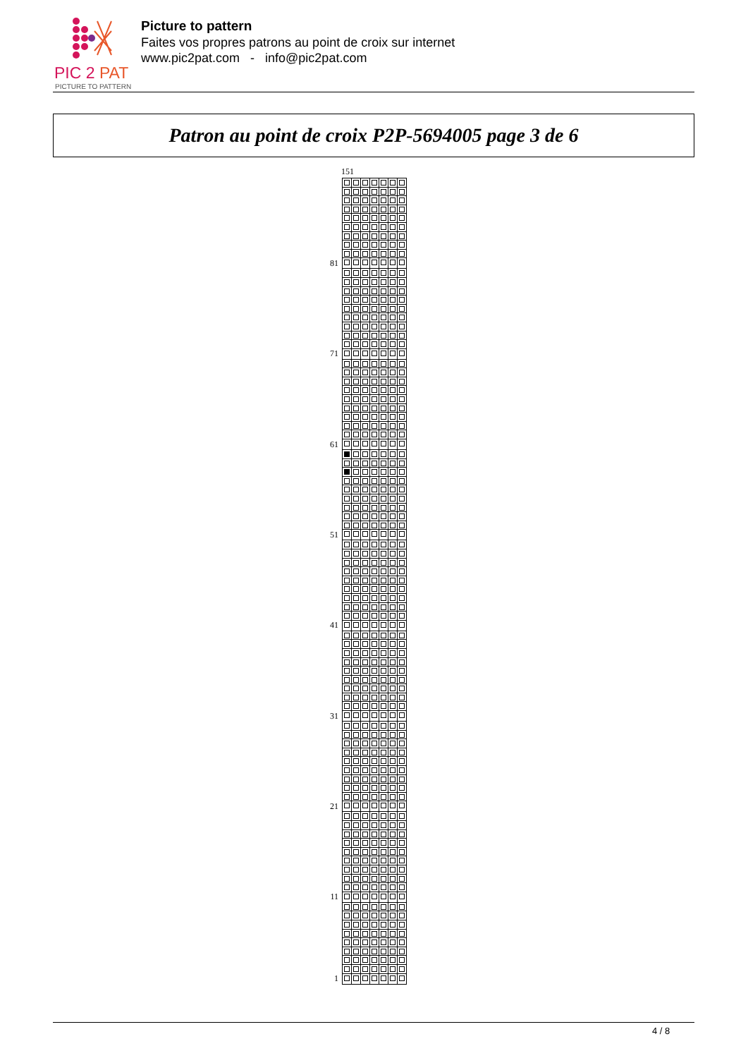PIC 2 PAT
PICTURE TO PATTERN
Picture to pattern
Faites vos propres patrons au point de croix sur internet
www.pic2pat.com - info@pic2pat.com
Patron au point de croix P2P-5694005 page 3 de 6
151
| 81 | | | | | | | |
| 71 | | | | | | | |
| 61 | | | | | | | |
| 51 | | | | | | | |
| 41 | | | | | | | |
| 31 | | | | | | | |
| 21 | | | | | | | |
| 11 | | | | | | | |
| 1 | | | | | | | |
4 / 8